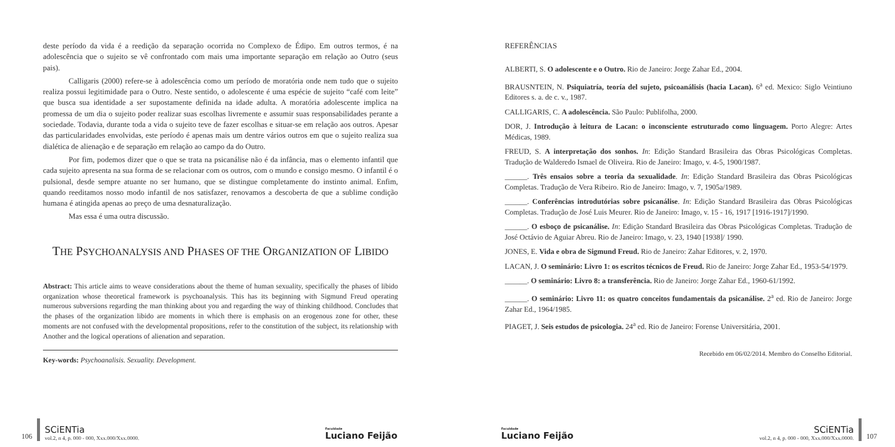deste período da vida é a reedição da separação ocorrida no Complexo de Édipo. Em outros termos, é na adolescência que o sujeito se vê confrontado com mais uma importante separação em relação ao Outro (seus pais).
Calligaris (2000) refere-se à adolescência como um período de moratória onde nem tudo que o sujeito realiza possui legitimidade para o Outro. Neste sentido, o adolescente é uma espécie de sujeito “café com leite” que busca sua identidade a ser supostamente definida na idade adulta. A moratória adolescente implica na promessa de um dia o sujeito poder realizar suas escolhas livremente e assumir suas responsabilidades perante a sociedade. Todavia, durante toda a vida o sujeito teve de fazer escolhas e situar-se em relação aos outros. Apesar das particularidades envolvidas, este período é apenas mais um dentre vários outros em que o sujeito realiza sua dialética de alienação e de separação em relação ao campo da do Outro.
Por fim, podemos dizer que o que se trata na psicanálise não é da infância, mas o elemento infantil que cada sujeito apresenta na sua forma de se relacionar com os outros, com o mundo e consigo mesmo. O infantil é o pulsional, desde sempre atuante no ser humano, que se distingue completamente do instinto animal. Enfim, quando reeditamos nosso modo infantil de nos satisfazer, renovamos a descoberta de que a sublime condição humana é atingida apenas ao preço de uma desnaturalização.
Mas essa é uma outra discussão.
THE PSYCHOANALYSIS AND PHASES OF THE ORGANIZATION OF LIBIDO
Abstract: This article aims to weave considerations about the theme of human sexuality, specifically the phases of libido organization whose theoretical framework is psychoanalysis. This has its beginning with Sigmund Freud operating numerous subversions regarding the man thinking about you and regarding the way of thinking childhood. Concludes that the phases of the organization libido are moments in which there is emphasis on an erogenous zone for other, these moments are not confused with the developmental propositions, refer to the constitution of the subject, its relationship with Another and the logical operations of alienation and separation.
Key-words: Psychoanalisis. Sexuality. Development.
106
SCiENTia
vol.2, n 4, p. 000 - 000, Xxx.000/Xxx.0000.
Faculdade
Luciano Feijão
REFERÊNCIAS
ALBERTI, S. O adolescente e o Outro. Rio de Janeiro: Jorge Zahar Ed., 2004.
BRAUSNTEIN, N. Psiquiatría, teoría del sujeto, psicoanálisis (hacia Lacan). 6<sup>a</sup> ed. Mexico: Siglo Veintiuno Editores s. a. de c. v., 1987.
CALLIGARIS, C. A adolescência. São Paulo: Publifolha, 2000.
DOR, J. Introdução à leitura de Lacan: o inconsciente estruturado como linguagem. Porto Alegre: Artes Médicas, 1989.
FREUD, S. A interpretação dos sonhos. In: Edição Standard Brasileira das Obras Psicológicas Completas. Tradução de Walderedo Ismael de Oliveira. Rio de Janeiro: Imago, v. 4-5, 1900/1987.
______. Três ensaios sobre a teoria da sexualidade. In: Edição Standard Brasileira das Obras Psicológicas Completas. Tradução de Vera Ribeiro. Rio de Janeiro: Imago, v. 7, 1905a/1989.
______. Conferências introdutórias sobre psicanálise. In: Edição Standard Brasileira das Obras Psicológicas Completas. Tradução de José Luis Meurer. Rio de Janeiro: Imago, v. 15 - 16, 1917 [1916-1917]/1990.
______. O esboço de psicanálise. In: Edição Standard Brasileira das Obras Psicológicas Completas. Tradução de José Octávio de Aguiar Abreu. Rio de Janeiro: Imago, v. 23, 1940 [1938]/ 1990.
JONES, E. Vida e obra de Sigmund Freud. Rio de Janeiro: Zahar Editores, v. 2, 1970.
LACAN, J. O seminário: Livro 1: os escritos técnicos de Freud. Rio de Janeiro: Jorge Zahar Ed., 1953-54/1979.
______. O seminário: Livro 8: a transferência. Rio de Janeiro: Jorge Zahar Ed., 1960-61/1992.
______. O seminário: Livro 11: os quatro conceitos fundamentais da psicanálise. 2<sup>a</sup> ed. Rio de Janeiro: Jorge Zahar Ed., 1964/1985.
PIAGET, J. Seis estudos de psicologia. 24<sup>a</sup> ed. Rio de Janeiro: Forense Universitária, 2001.
Recebido em 06/02/2014. Membro do Conselho Editorial.
Faculdade
Luciano Feijão
SCiENTia
vol.2, n 4, p. 000 - 000, Xxx.000/Xxx.0000.
107